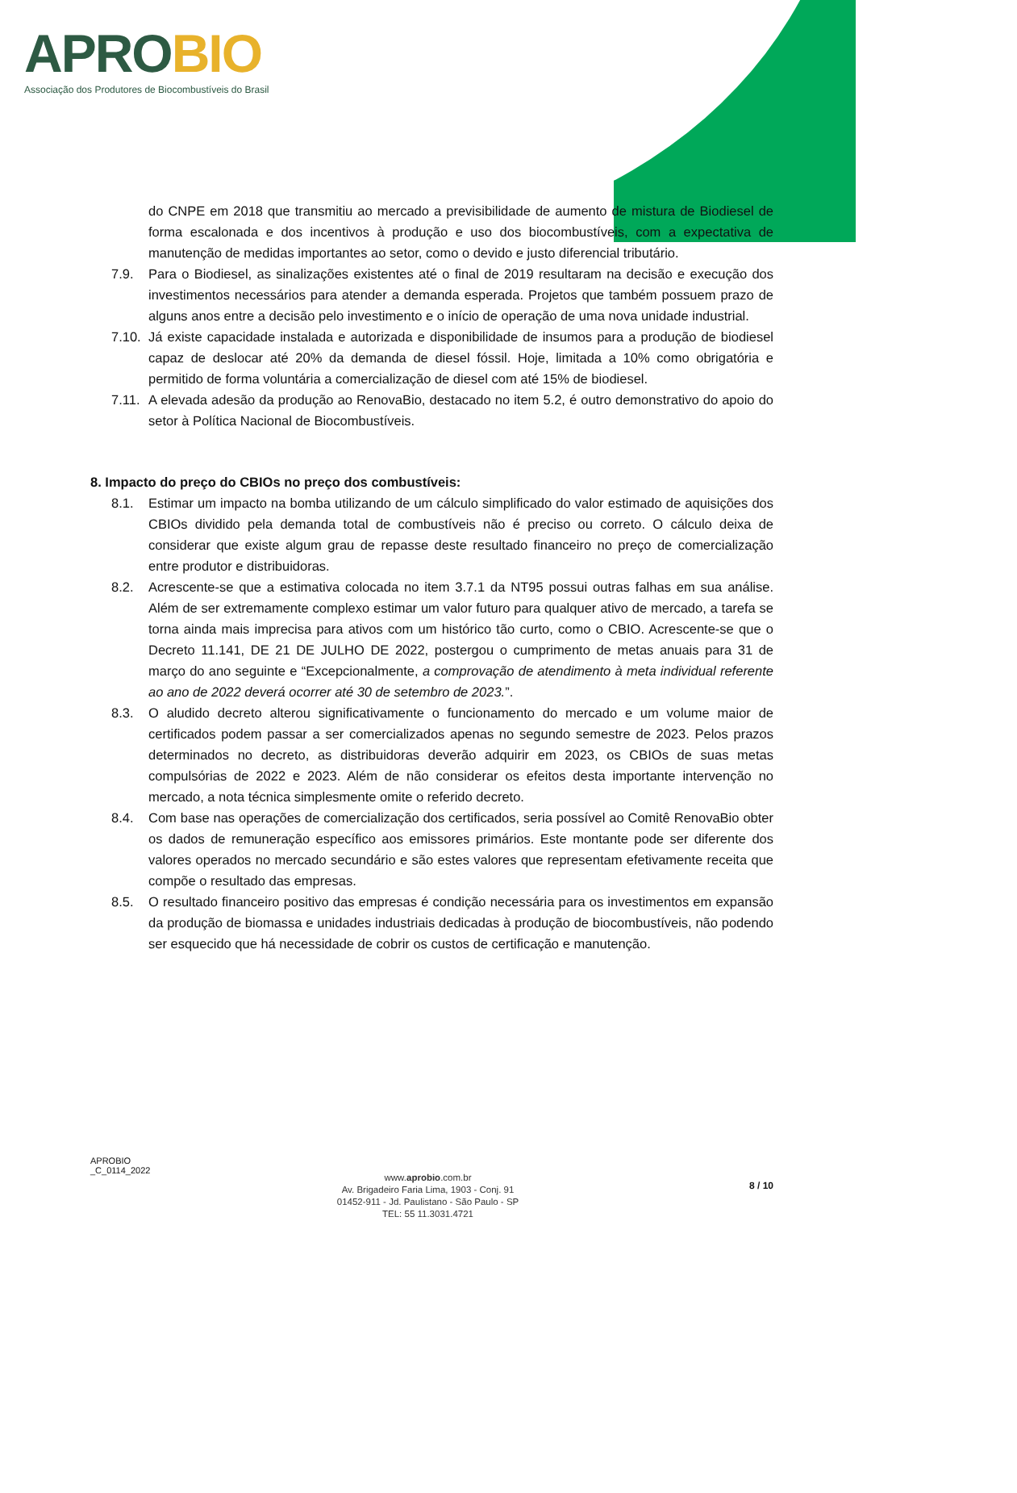APROBIO
Associação dos Produtores de Biocombustíveis do Brasil
do CNPE em 2018 que transmitiu ao mercado a previsibilidade de aumento de mistura de Biodiesel de forma escalonada e dos incentivos à produção e uso dos biocombustíveis, com a expectativa de manutenção de medidas importantes ao setor, como o devido e justo diferencial tributário.
7.9. Para o Biodiesel, as sinalizações existentes até o final de 2019 resultaram na decisão e execução dos investimentos necessários para atender a demanda esperada. Projetos que também possuem prazo de alguns anos entre a decisão pelo investimento e o início de operação de uma nova unidade industrial.
7.10.
Já existe capacidade instalada e autorizada e disponibilidade de insumos para a produção de biodiesel capaz de deslocar até 20% da demanda de diesel fóssil. Hoje, limitada a 10% como obrigatória e permitido de forma voluntária a comercialização de diesel com até 15% de biodiesel.
7.11.
A elevada adesão da produção ao RenovaBio, destacado no item 5.2, é outro demonstrativo do apoio do setor à Política Nacional de Biocombustíveis.
8. Impacto do preço do CBIOs no preço dos combustíveis:
8.1. Estimar um impacto na bomba utilizando de um cálculo simplificado do valor estimado de aquisições dos CBIOs dividido pela demanda total de combustíveis não é preciso ou correto. O cálculo deixa de considerar que existe algum grau de repasse deste resultado financeiro no preço de comercialização entre produtor e distribuidoras.
8.2. Acrescente-se que a estimativa colocada no item 3.7.1 da NT95 possui outras falhas em sua análise. Além de ser extremamente complexo estimar um valor futuro para qualquer ativo de mercado, a tarefa se torna ainda mais imprecisa para ativos com um histórico tão curto, como o CBIO. Acrescente-se que o Decreto 11.141, DE 21 DE JULHO DE 2022, postergou o cumprimento de metas anuais para 31 de março do ano seguinte e “Excepcionalmente, a comprovação de atendimento à meta individual referente ao ano de 2022 deverá ocorrer até 30 de setembro de 2023.”.
8.3. O aludido decreto alterou significativamente o funcionamento do mercado e um volume maior de certificados podem passar a ser comercializados apenas no segundo semestre de 2023. Pelos prazos determinados no decreto, as distribuidoras deverão adquirir em 2023, os CBIOs de suas metas compulsórias de 2022 e 2023. Além de não considerar os efeitos desta importante intervenção no mercado, a nota técnica simplesmente omite o referido decreto.
8.4. Com base nas operações de comercialização dos certificados, seria possível ao Comitê RenovaBio obter os dados de remuneração específico aos emissores primários. Este montante pode ser diferente dos valores operados no mercado secundário e são estes valores que representam efetivamente receita que compõe o resultado das empresas.
8.5. O resultado financeiro positivo das empresas é condição necessária para os investimentos em expansão da produção de biomassa e unidades industriais dedicadas à produção de biocombustíveis, não podendo ser esquecido que há necessidade de cobrir os custos de certificação e manutenção.
APROBIO
_C_0114_2022
www.aprobio.com.br
Av. Brigadeiro Faria Lima, 1903 - Conj. 91
01452-911 - Jd. Paulistano - São Paulo - SP
TEL: 55 11.3031.4721
8 / 10